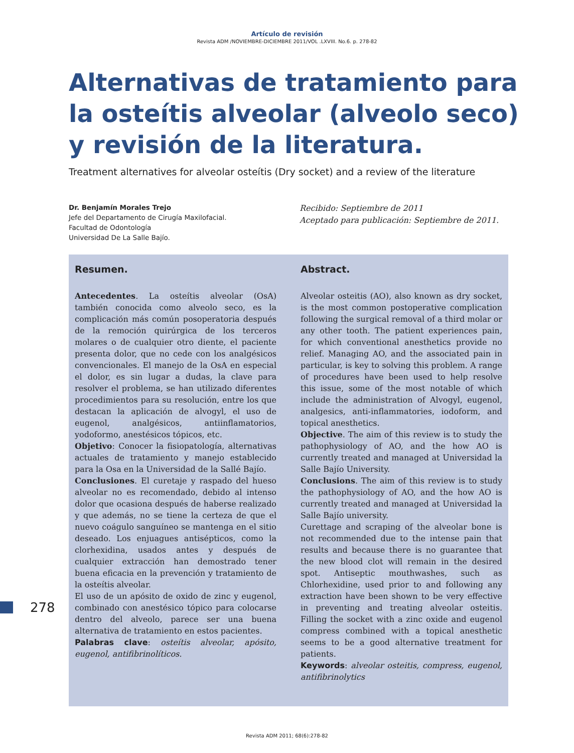Artículo de revisión
Revista ADM /NOVIEMBRE-DICIEMBRE 2011/VOL .LXVIII. No.6. p. 278-82
Alternativas de tratamiento para
la osteítis alveolar (alveolo seco)
y revisión de la literatura.
Treatment alternatives for alveolar osteítis (Dry socket) and a review of the literature
Dr. Benjamín Morales Trejo
Jefe del Departamento de Cirugía Maxilofacial.
Facultad de Odontología
Universidad De La Salle Bajío.
Recibido: Septiembre de 2011
Aceptado para publicación: Septiembre de 2011.
Resumen.
Antecedentes. La osteítis alveolar (OsA) también conocida como alveolo seco, es la complicación más común posoperatoria después de la remoción quirúrgica de los terceros molares o de cualquier otro diente, el paciente presenta dolor, que no cede con los analgésicos convencionales. El manejo de la OsA en especial el dolor, es sin lugar a dudas, la clave para resolver el problema, se han utilizado diferentes procedimientos para su resolución, entre los que destacan la aplicación de alvogyl, el uso de eugenol, analgésicos, antiinflamatorios, yodoformo, anestésicos tópicos, etc.
Objetivo: Conocer la fisiopatología, alternativas actuales de tratamiento y manejo establecido para la Osa en la Universidad de la Sallé Bajío.
Conclusiones. El curetaje y raspado del hueso alveolar no es recomendado, debido al intenso dolor que ocasiona después de haberse realizado y que además, no se tiene la certeza de que el nuevo coágulo sanguíneo se mantenga en el sitio deseado. Los enjuagues antisépticos, como la clorhexidina, usados antes y después de cualquier extracción han demostrado tener buena eficacia en la prevención y tratamiento de la osteítis alveolar.
El uso de un apósito de oxido de zinc y eugenol, combinado con anestésico tópico para colocarse dentro del alveolo, parece ser una buena alternativa de tratamiento en estos pacientes.
Palabras clave: osteítis alveolar, apósito, eugenol, antifibrinolíticos.
Abstract.
Alveolar osteitis (AO), also known as dry socket, is the most common postoperative complication following the surgical removal of a third molar or any other tooth. The patient experiences pain, for which conventional anesthetics provide no relief. Managing AO, and the associated pain in particular, is key to solving this problem. A range of procedures have been used to help resolve this issue, some of the most notable of which include the administration of Alvogyl, eugenol, analgesics, anti-inflammatories, iodoform, and topical anesthetics.
Objective. The aim of this review is to study the pathophysiology of AO, and the how AO is currently treated and managed at Universidad la Salle Bajío University.
Conclusions. The aim of this review is to study the pathophysiology of AO, and the how AO is currently treated and managed at Universidad la Salle Bajío university.
Curettage and scraping of the alveolar bone is not recommended due to the intense pain that results and because there is no guarantee that the new blood clot will remain in the desired spot. Antiseptic mouthwashes, such as Chlorhexidine, used prior to and following any extraction have been shown to be very effective in preventing and treating alveolar osteitis. Filling the socket with a zinc oxide and eugenol compress combined with a topical anesthetic seems to be a good alternative treatment for patients.
Keywords: alveolar osteitis, compress, eugenol, antifibrinolytics
278
Revista ADM 2011; 68(6):278-82